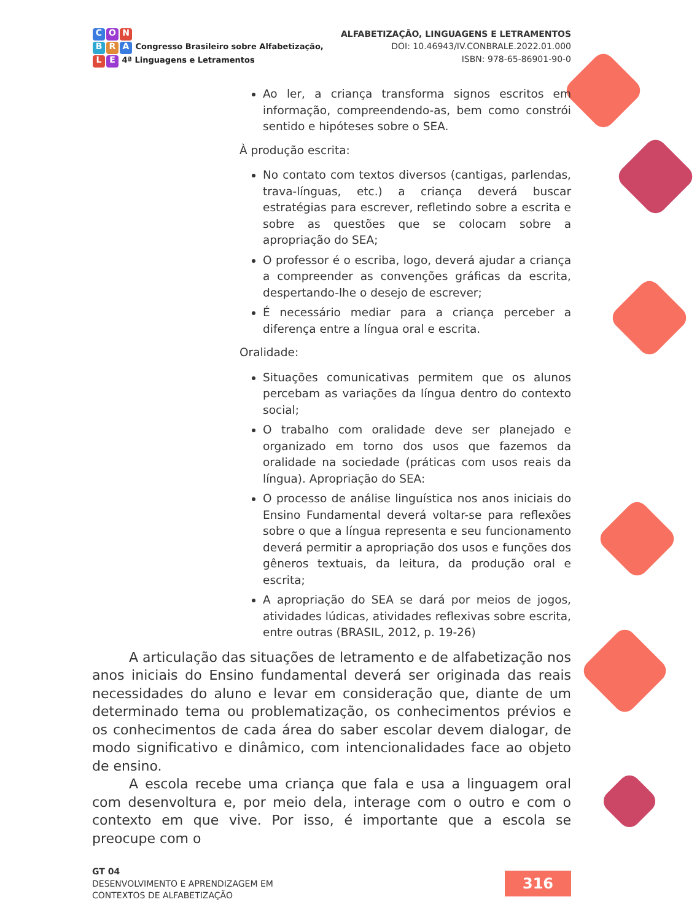C O N
B R A Congresso Brasileiro sobre Alfabetização,
L E 4ª Linguagens e Letramentos
ALFABETIZAÇÃO, LINGUAGENS E LETRAMENTOS
DOI: 10.46943/IV.CONBRALE.2022.01.000
ISBN: 978-65-86901-90-0
Ao ler, a criança transforma signos escritos em informação, compreendendo-as, bem como constrói sentido e hipóteses sobre o SEA.
À produção escrita:
No contato com textos diversos (cantigas, parlendas, trava-línguas, etc.) a criança deverá buscar estratégias para escrever, refletindo sobre a escrita e sobre as questões que se colocam sobre a apropriação do SEA;
O professor é o escriba, logo, deverá ajudar a criança a compreender as convenções gráficas da escrita, despertando-lhe o desejo de escrever;
É necessário mediar para a criança perceber a diferença entre a língua oral e escrita.
Oralidade:
Situações comunicativas permitem que os alunos percebam as variações da língua dentro do contexto social;
O trabalho com oralidade deve ser planejado e organizado em torno dos usos que fazemos da oralidade na sociedade (práticas com usos reais da língua). Apropriação do SEA:
O processo de análise linguística nos anos iniciais do Ensino Fundamental deverá voltar-se para reflexões sobre o que a língua representa e seu funcionamento deverá permitir a apropriação dos usos e funções dos gêneros textuais, da leitura, da produção oral e escrita;
A apropriação do SEA se dará por meios de jogos, atividades lúdicas, atividades reflexivas sobre escrita, entre outras (BRASIL, 2012, p. 19-26)
A articulação das situações de letramento e de alfabetização nos anos iniciais do Ensino fundamental deverá ser originada das reais necessidades do aluno e levar em consideração que, diante de um determinado tema ou problematização, os conhecimentos prévios e os conhecimentos de cada área do saber escolar devem dialogar, de modo significativo e dinâmico, com intencionalidades face ao objeto de ensino.
A escola recebe uma criança que fala e usa a linguagem oral com desenvoltura e, por meio dela, interage com o outro e com o contexto em que vive. Por isso, é importante que a escola se preocupe com o
GT 04
DESENVOLVIMENTO E APRENDIZAGEM EM
CONTEXTOS DE ALFABETIZAÇÃO
316